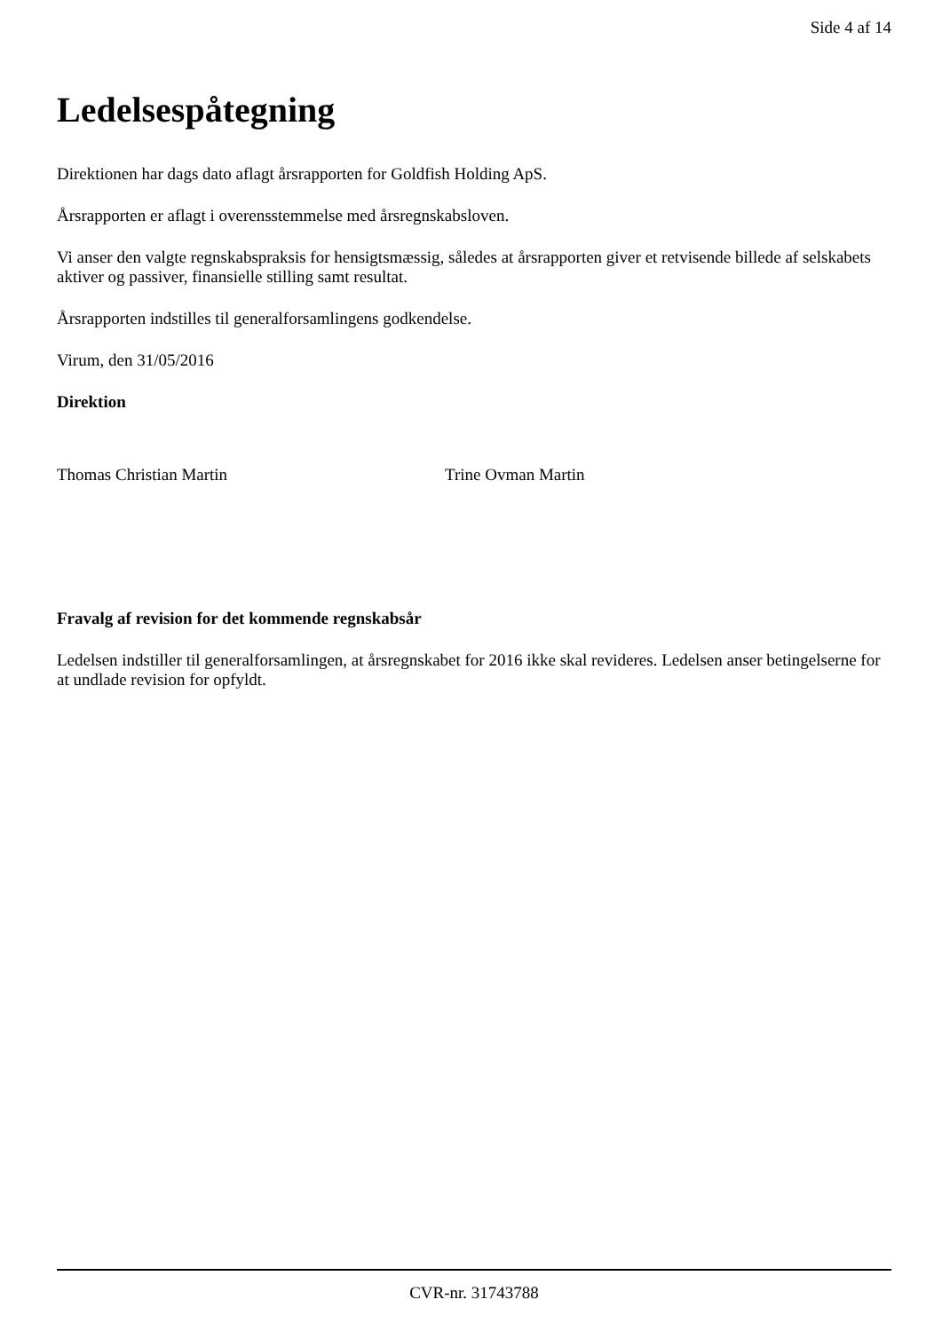Side 4 af 14
Ledelsespåtegning
Direktionen har dags dato aflagt årsrapporten for Goldfish Holding ApS.
Årsrapporten er aflagt i overensstemmelse med årsregnskabsloven.
Vi anser den valgte regnskabspraksis for hensigtsmæssig, således at årsrapporten giver et retvisende billede af selskabets aktiver og passiver, finansielle stilling samt resultat.
Årsrapporten indstilles til generalforsamlingens godkendelse.
Virum, den 31/05/2016
Direktion
Thomas Christian Martin Trine Ovman Martin
Fravalg af revision for det kommende regnskabsår
Ledelsen indstiller til generalforsamlingen, at årsregnskabet for 2016 ikke skal revideres. Ledelsen anser betingelserne for at undlade revision for opfyldt.
CVR-nr. 31743788